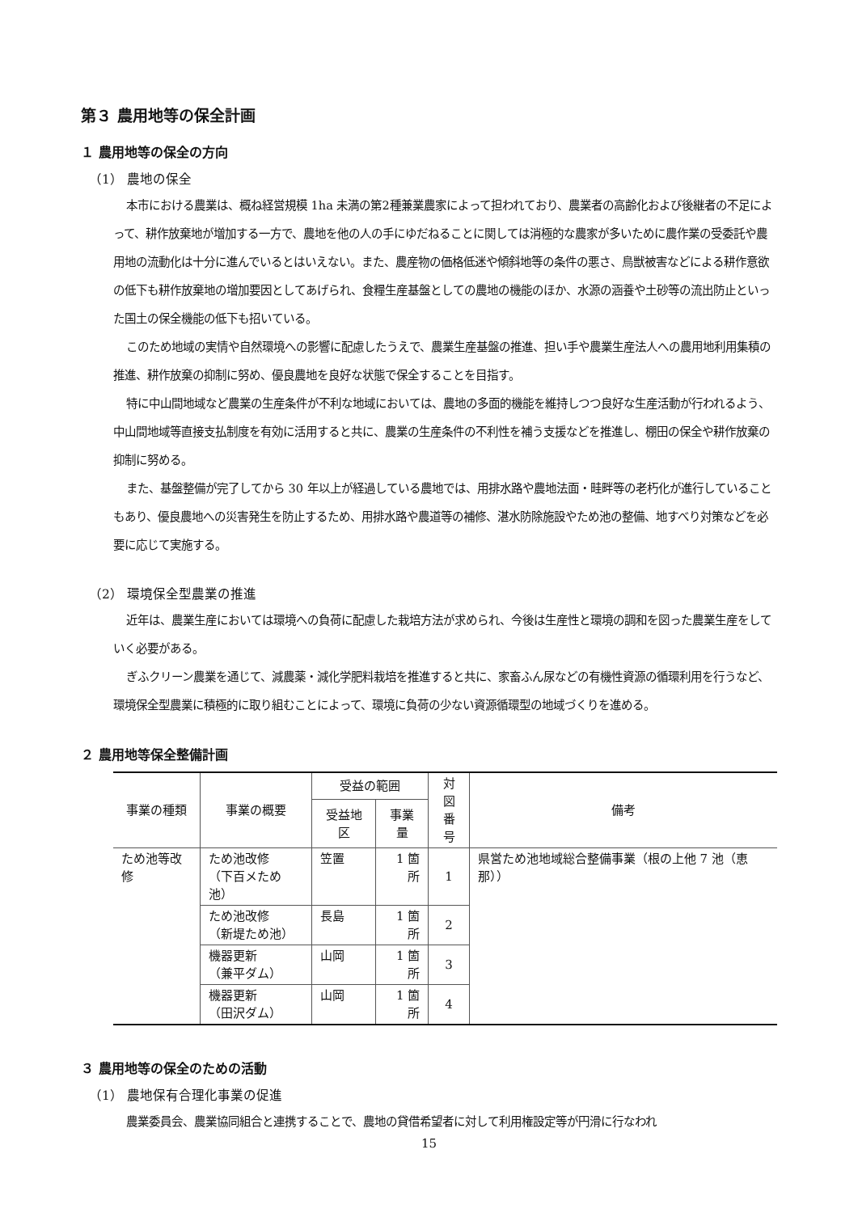第３ 農用地等の保全計画
１ 農用地等の保全の方向
（1） 農地の保全
本市における農業は、概ね経営規模 1ha 未満の第2種兼業農家によって担われており、農業者の高齢化および後継者の不足によって、耕作放棄地が増加する一方で、農地を他の人の手にゆだねることに関しては消極的な農家が多いために農作業の受委託や農用地の流動化は十分に進んでいるとはいえない。また、農産物の価格低迷や傾斜地等の条件の悪さ、鳥獣被害などによる耕作意欲の低下も耕作放棄地の増加要因としてあげられ、食糧生産基盤としての農地の機能のほか、水源の涵養や土砂等の流出防止といった国土の保全機能の低下も招いている。
このため地域の実情や自然環境への影響に配慮したうえで、農業生産基盤の推進、担い手や農業生産法人への農用地利用集積の推進、耕作放棄の抑制に努め、優良農地を良好な状態で保全することを目指す。
特に中山間地域など農業の生産条件が不利な地域においては、農地の多面的機能を維持しつつ良好な生産活動が行われるよう、中山間地域等直接支払制度を有効に活用すると共に、農業の生産条件の不利性を補う支援などを推進し、棚田の保全や耕作放棄の抑制に努める。
また、基盤整備が完了してから 30 年以上が経過している農地では、用排水路や農地法面・畦畔等の老朽化が進行していることもあり、優良農地への災害発生を防止するため、用排水路や農道等の補修、湛水防除施設やため池の整備、地すべり対策などを必要に応じて実施する。
（2） 環境保全型農業の推進
近年は、農業生産においては環境への負荷に配慮した栽培方法が求められ、今後は生産性と環境の調和を図った農業生産をしていく必要がある。
ぎふクリーン農業を通じて、減農薬・減化学肥料栽培を推進すると共に、家畜ふん尿などの有機性資源の循環利用を行うなど、環境保全型農業に積極的に取り組むことによって、環境に負荷の少ない資源循環型の地域づくりを進める。
２ 農用地等保全整備計画
| 事業の種類 | 事業の概要 | 受益の範囲 | | 対図 番号 | 備考 |
| --- | --- | --- | --- | --- | --- |
| | | 受益地区 | 事業量 | | |
| ため池等改修 | ため池改修 （下百メため池） | 笠置 | 1 箇所 | 1 | 県営ため池地域総合整備事業（根の上他 7 池（恵那）） |
| | ため池改修 （新堤ため池） | 長島 | 1 箇所 | 2 | |
| | 機器更新 （兼平ダム） | 山岡 | 1 箇所 | 3 | |
| | 機器更新 （田沢ダム） | 山岡 | 1 箇所 | 4 | |
３ 農用地等の保全のための活動
（1） 農地保有合理化事業の促進
農業委員会、農業協同組合と連携することで、農地の貸借希望者に対して利用権設定等が円滑に行なわれ
15